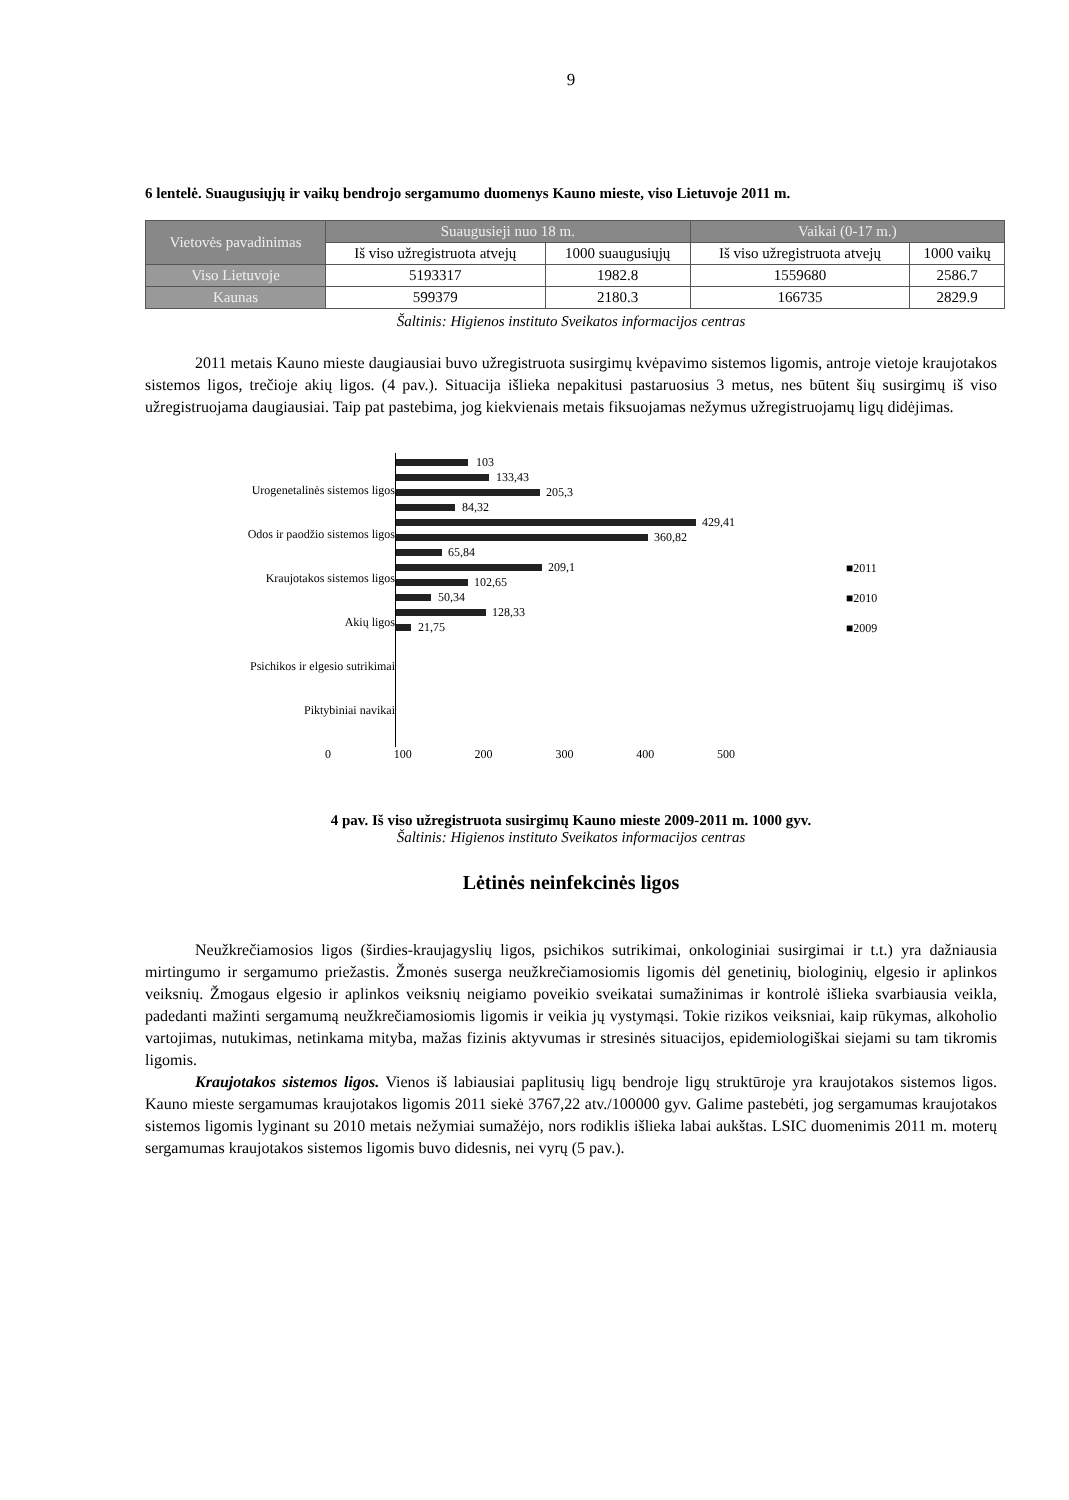9
6 lentelė. Suaugusiųjų ir vaikų bendrojo sergamumo duomenys Kauno mieste, viso Lietuvoje 2011 m.
| Vietovės pavadinimas | Suaugusieji nuo 18 m. | | Vaikai (0-17 m.) | |
| --- | --- | --- | --- | --- |
| | Iš viso užregistruota atvejų | 1000 suaugusiųjų | Iš viso užregistruota atvejų | 1000 vaikų |
| Viso Lietuvoje | 5193317 | 1982.8 | 1559680 | 2586.7 |
| Kaunas | 599379 | 2180.3 | 166735 | 2829.9 |
Šaltinis: Higienos instituto Sveikatos informacijos centras
2011 metais Kauno mieste daugiausiai buvo užregistruota susirgimų kvėpavimo sistemos ligomis, antroje vietoje kraujotakos sistemos ligos, trečioje akių ligos. (4 pav.). Situacija išlieka nepakitusi pastaruosius 3 metus, nes būtent šių susirgimų iš viso užregistruojama daugiausiai. Taip pat pastebima, jog kiekvienais metais fiksuojamas nežymus užregistruojamų ligų didėjimas.
Urogenetalinės sistemos ligos
Odos ir paodžio sistemos ligos
Kraujotakos sistemos ligos
Akių ligos
Psichikos ir elgesio sutrikimai
Piktybiniai navikai
103
133,43
205,3
84,32
429,41
360,82
65,84
209,1
102,65
50,34
128,33
21,75
■2011
■2010
■2009
0 100 200 300 400 500
4 pav. Iš viso užregistruota susirgimų Kauno mieste 2009-2011 m. 1000 gyv.
Šaltinis: Higienos instituto Sveikatos informacijos centras
Lėtinės neinfekcinės ligos
Neužkrečiamosios ligos (širdies-kraujagyslių ligos, psichikos sutrikimai, onkologiniai susirgimai ir t.t.) yra dažniausia mirtingumo ir sergamumo priežastis. Žmonės suserga neužkrečiamosiomis ligomis dėl genetinių, biologinių, elgesio ir aplinkos veiksnių. Žmogaus elgesio ir aplinkos veiksnių neigiamo poveikio sveikatai sumažinimas ir kontrolė išlieka svarbiausia veikla, padedanti mažinti sergamumą neužkrečiamosiomis ligomis ir veikia jų vystymąsi. Tokie rizikos veiksniai, kaip rūkymas, alkoholio vartojimas, nutukimas, netinkama mityba, mažas fizinis aktyvumas ir stresinės situacijos, epidemiologiškai siejami su tam tikromis ligomis.
Kraujotakos sistemos ligos. Vienos iš labiausiai paplitusių ligų bendroje ligų struktūroje yra kraujotakos sistemos ligos. Kauno mieste sergamumas kraujotakos ligomis 2011 siekė 3767,22 atv./100000 gyv. Galime pastebėti, jog sergamumas kraujotakos sistemos ligomis lyginant su 2010 metais nežymiai sumažėjo, nors rodiklis išlieka labai aukštas. LSIC duomenimis 2011 m. moterų sergamumas kraujotakos sistemos ligomis buvo didesnis, nei vyrų (5 pav.).